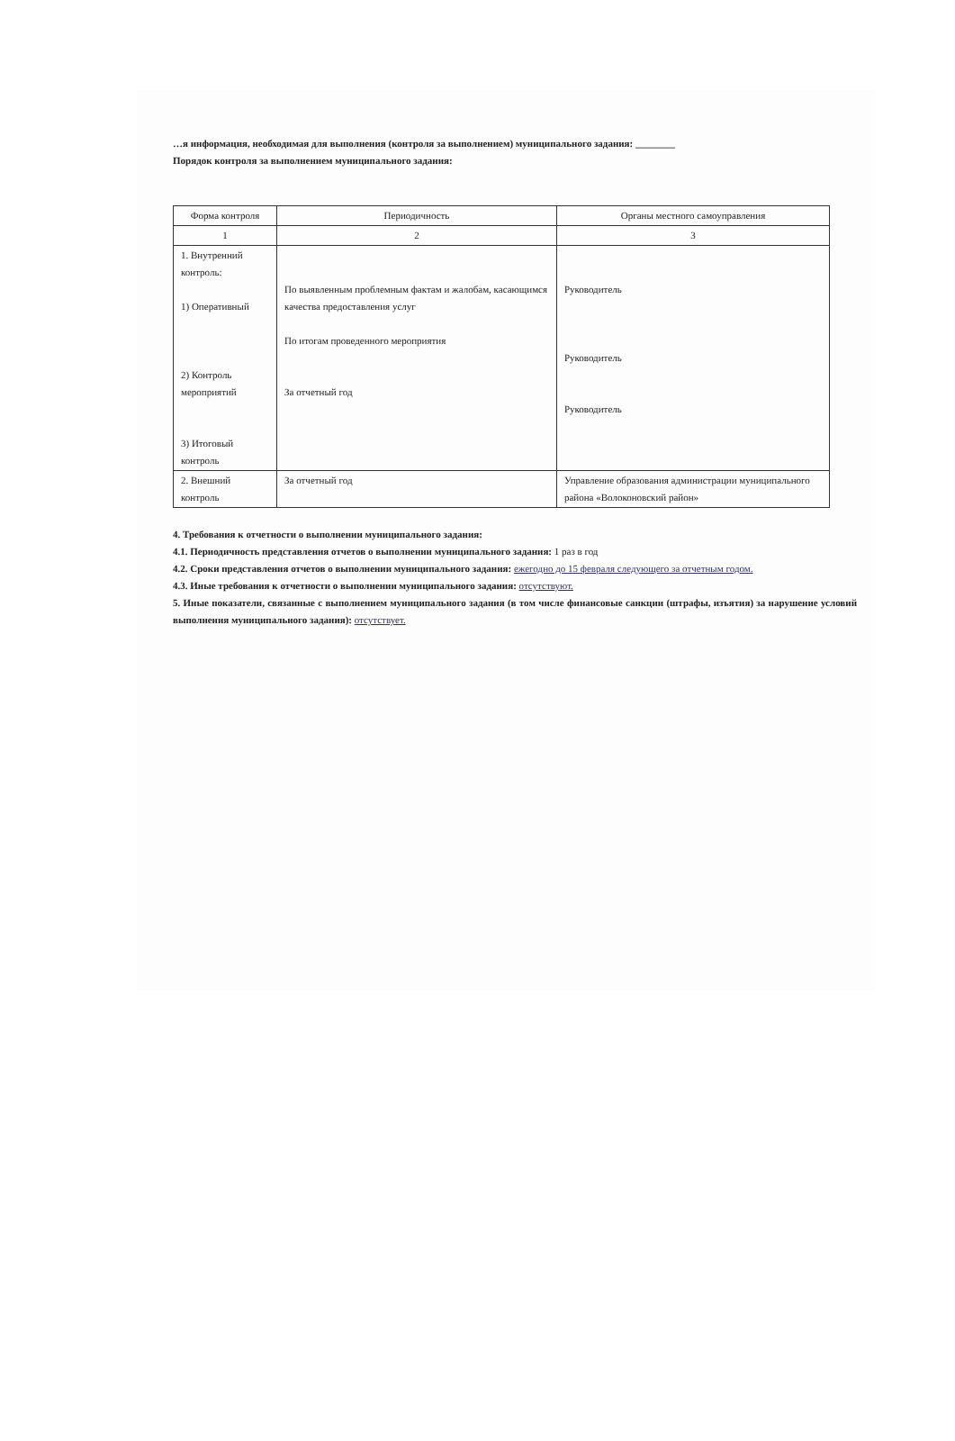…я информация, необходимая для выполнения (контроля за выполнением) муниципального задания: ________
Порядок контроля за выполнением муниципального задания:
| Форма контроля | Периодичность | Органы местного самоуправления |
| --- | --- | --- |
| 1 | 2 | 3 |
| 1. Внутренний контроль: 1) Оперативный 2) Контроль мероприятий 3) Итоговый контроль | По выявленным проблемным фактам и жалобам, касающимся качества предоставления услуг По итогам проведенного мероприятия За отчетный год | Руководитель Руководитель Руководитель |
| 2. Внешний контроль | За отчетный год | Управление образования администрации муниципального района «Волоконовский район» |
4. Требования к отчетности о выполнении муниципального задания:
4.1. Периодичность представления отчетов о выполнении муниципального задания: 1 раз в год
4.2. Сроки представления отчетов о выполнении муниципального задания: ежегодно до 15 февраля следующего за отчетным годом.
4.3. Иные требования к отчетности о выполнении муниципального задания: отсутствуют.
5. Иные показатели, связанные с выполнением муниципального задания (в том числе финансовые санкции (штрафы, изъятия) за нарушение условий выполнения муниципального задания): отсутствует.